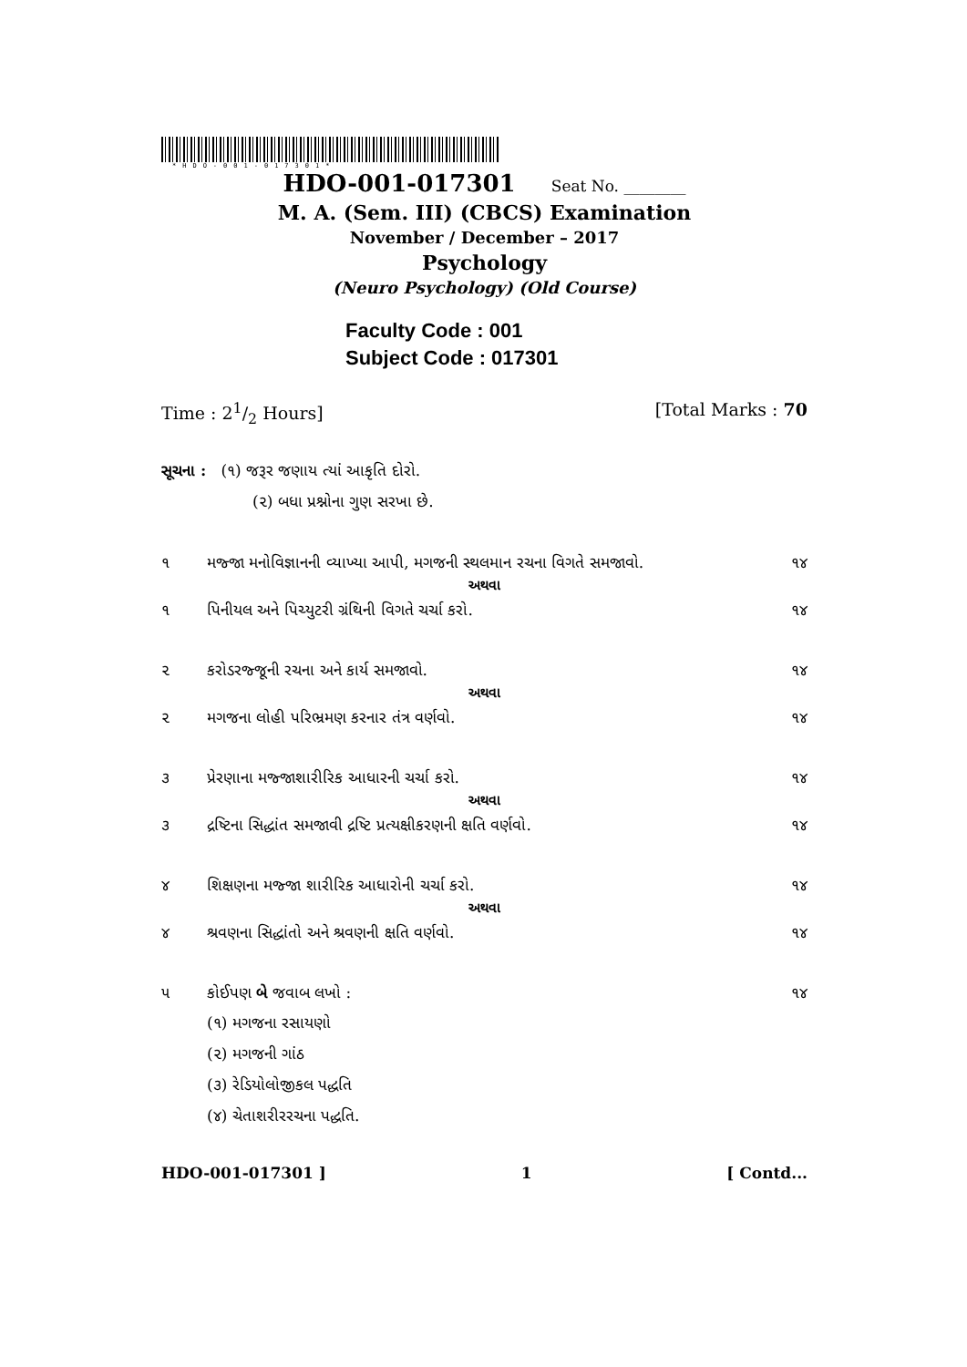*HDO-001-017301*
HDO-001-017301 Seat No. ________
M. A. (Sem. III) (CBCS) Examination
November / December – 2017
Psychology
(Neuro Psychology) (Old Course)
Faculty Code : 001
Subject Code : 017301
Time : 21/2 Hours] [Total Marks : 70
સૂચના : (૧) જરૂર જણાય ત્યાં આકૃતિ દોરો.
(૨) બધા પ્રશ્નોના ગુણ સરખા છે.
૧ મજ્જા મનોવિજ્ઞાનની વ્યાખ્યા આપી, મગજની સ્થલમાન રચના વિગતે સમજાવો. ૧૪
અથવા
૧ પિનીયલ અને પિચ્યુટરી ગ્રંથિની વિગતે ચર્ચા કરો. ૧૪
૨ કરોડરજ્જૂની રચના અને કાર્ય સમજાવો. ૧૪
અથવા
૨ મગજના લોહી પરિભ્રમણ કરનાર તંત્ર વર્ણવો. ૧૪
૩ પ્રેરણાના મજ્જાશારીરિક આધારની ચર્ચા કરો. ૧૪
અથવા
૩ દ્રષ્ટિના સિદ્ધાંત સમજાવી દ્રષ્ટિ પ્રત્યક્ષીકરણની ક્ષતિ વર્ણવો. ૧૪
૪ શિક્ષણના મજ્જા શારીરિક આધારોની ચર્ચા કરો. ૧૪
અથવા
૪ શ્રવણના સિદ્ધાંતો અને શ્રવણની ક્ષતિ વર્ણવો. ૧૪
૫ કોઈપણ બે જવાબ લખો : ૧૪
(૧) મગજના રસાયણો
(૨) મગજની ગાંઠ
(૩) રેડિયોલોજીકલ પદ્ધતિ
(૪) ચેતાશરીરરચના પદ્ધતિ.
HDO-001-017301 ] 1 [ Contd...